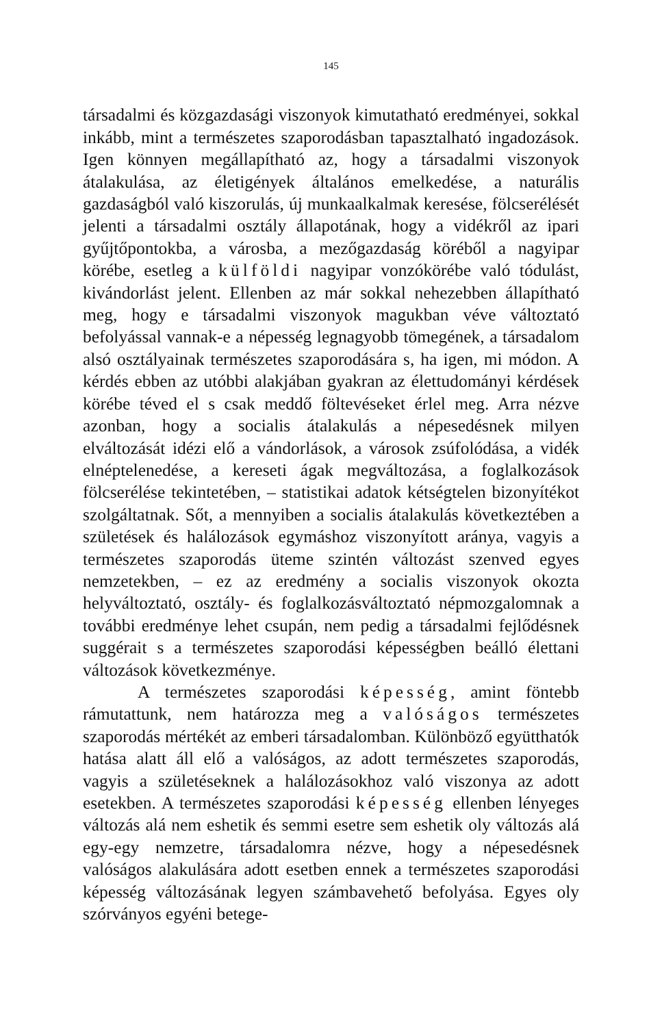145
társadalmi és közgazdasági viszonyok kimutatható eredményei, sokkal inkább, mint a természetes szaporodásban tapasztalható ingadozások. Igen könnyen megállapítható az, hogy a társadalmi viszonyok átalakulása, az életigények általános emelkedése, a naturális gazdaságból való kiszorulás, új munkaalkalmak keresése, fölcserélését jelenti a társadalmi osztály állapotának, hogy a vidékről az ipari gyűjtőpontokba, a városba, a mezőgazdaság köréből a nagyipar körébe, esetleg a külföldi nagyipar vonzókörébe való tódulást, kivándorlást jelent. Ellenben az már sokkal nehezebben állapítható meg, hogy e társadalmi viszonyok magukban véve változtató befolyással vannak-e a népesség legnagyobb tömegének, a társadalom alsó osztályainak természetes szaporodására s, ha igen, mi módon. A kérdés ebben az utóbbi alakjában gyakran az élettudományi kérdések körébe téved el s csak meddő föltevéseket érlel meg. Arra nézve azonban, hogy a socialis átalakulás a népesedésnek milyen elváltozását idézi elő a vándorlások, a városok zsúfolódása, a vidék elnéptelenedése, a kereseti ágak megváltozása, a foglalkozások fölcserélése tekintetében, – statistikai adatok kétségtelen bizonyítékot szolgáltatnak. Sőt, a mennyiben a socialis átalakulás következtében a születések és halálozások egymáshoz viszonyított aránya, vagyis a természetes szaporodás üteme szintén változást szenved egyes nemzetekben, – ez az eredmény a socialis viszonyok okozta helyváltoztató, osztály- és foglalkozásváltoztató népmozgalomnak a további eredménye lehet csupán, nem pedig a társadalmi fejlődésnek suggérait s a természetes szaporodási képességben beálló élettani változások következménye.
A természetes szaporodási képesség, amint föntebb rámutattunk, nem határozza meg a valóságos természetes szaporodás mértékét az emberi társadalomban. Különböző együtthatók hatása alatt áll elő a valóságos, az adott természetes szaporodás, vagyis a születéseknek a halálozásokhoz való viszonya az adott esetekben. A természetes szaporodási képesség ellenben lényeges változás alá nem eshetik és semmi esetre sem eshetik oly változás alá egy-egy nemzetre, társadalomra nézve, hogy a népesedésnek valóságos alakulására adott esetben ennek a természetes szaporodási képesség változásának legyen számbavehető befolyása. Egyes oly szórványos egyéni betege-